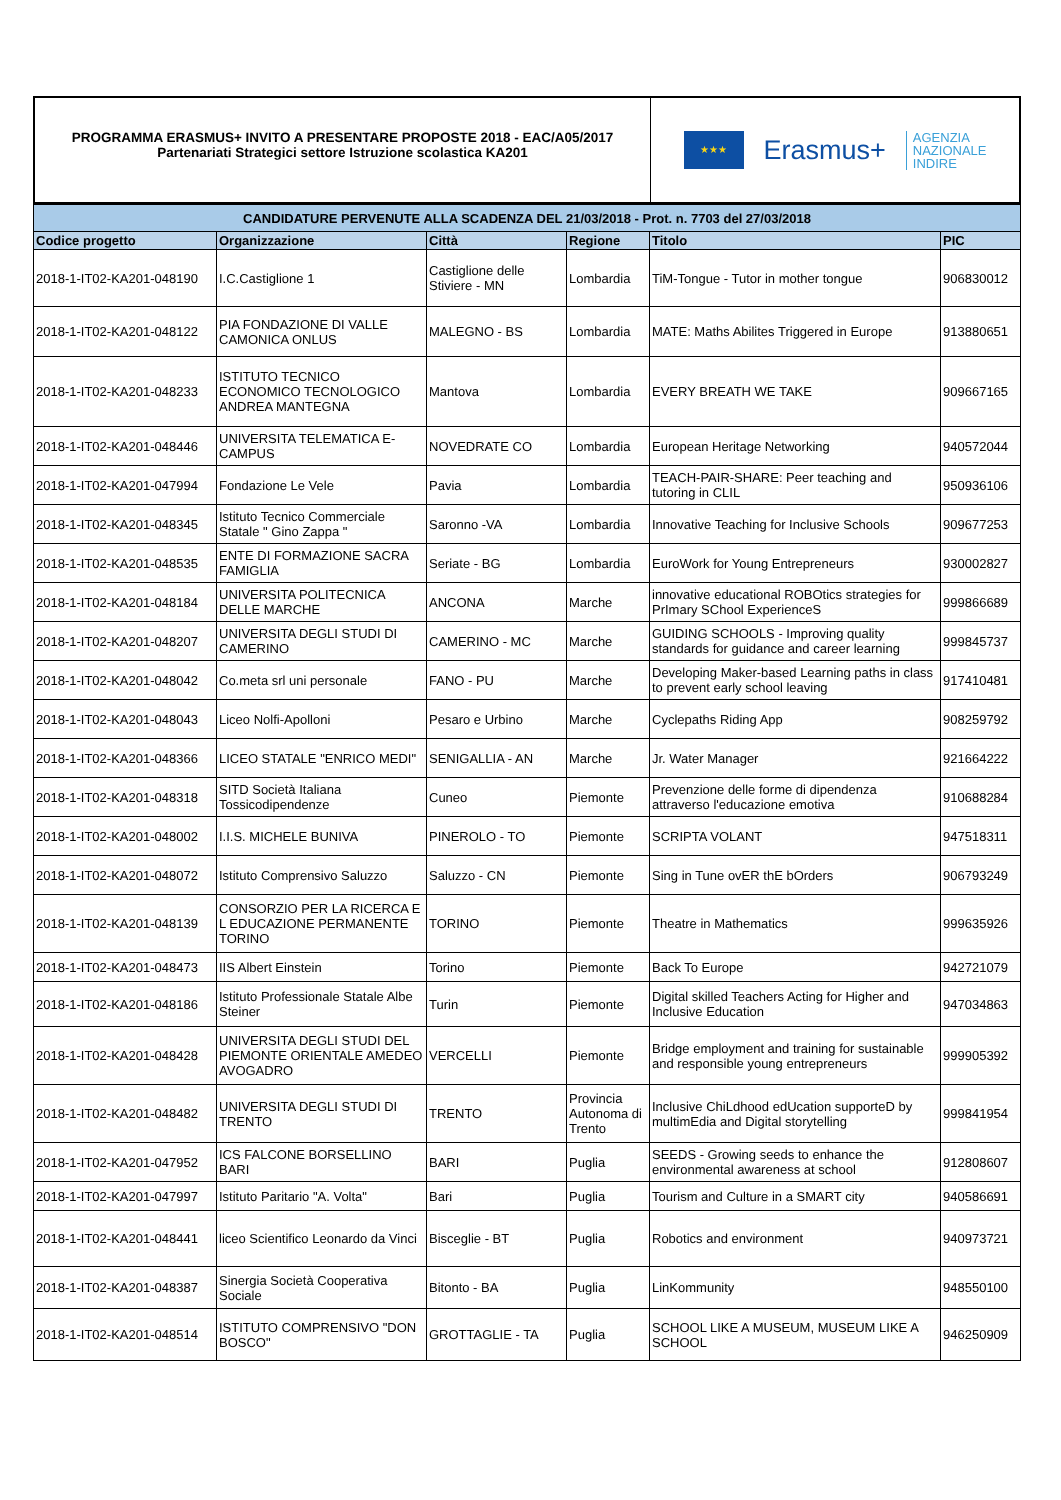PROGRAMMA ERASMUS+ INVITO A PRESENTARE PROPOSTE 2018 - EAC/A05/2017
Partenariati Strategici settore Istruzione scolastica KA201
★★★
Erasmus+
AGENZIA
NAZIONALE
INDIRE
| CANDIDATURE PERVENUTE ALLA SCADENZA DEL 21/03/2018 - Prot. n. 7703 del 27/03/2018 | | | | | |
| Codice progetto | Organizzazione | Città | Regione | Titolo | PIC |
| 2018-1-IT02-KA201-048190 | I.C.Castiglione 1 | Castiglione delle Stiviere - MN | Lombardia | TiM-Tongue - Tutor in mother tongue | 906830012 |
| 2018-1-IT02-KA201-048122 | PIA FONDAZIONE DI VALLE CAMONICA ONLUS | MALEGNO - BS | Lombardia | MATE: Maths Abilites Triggered in Europe | 913880651 |
| 2018-1-IT02-KA201-048233 | ISTITUTO TECNICO ECONOMICO TECNOLOGICO ANDREA MANTEGNA | Mantova | Lombardia | EVERY BREATH WE TAKE | 909667165 |
| 2018-1-IT02-KA201-048446 | UNIVERSITA TELEMATICA E-CAMPUS | NOVEDRATE CO | Lombardia | European Heritage Networking | 940572044 |
| 2018-1-IT02-KA201-047994 | Fondazione Le Vele | Pavia | Lombardia | TEACH-PAIR-SHARE: Peer teaching and tutoring in CLIL | 950936106 |
| 2018-1-IT02-KA201-048345 | Istituto Tecnico Commerciale Statale " Gino Zappa " | Saronno -VA | Lombardia | Innovative Teaching for Inclusive Schools | 909677253 |
| 2018-1-IT02-KA201-048535 | ENTE DI FORMAZIONE SACRA FAMIGLIA | Seriate - BG | Lombardia | EuroWork for Young Entrepreneurs | 930002827 |
| 2018-1-IT02-KA201-048184 | UNIVERSITA POLITECNICA DELLE MARCHE | ANCONA | Marche | innovative educational ROBOtics strategies for PrImary SChool ExperienceS | 999866689 |
| 2018-1-IT02-KA201-048207 | UNIVERSITA DEGLI STUDI DI CAMERINO | CAMERINO - MC | Marche | GUIDING SCHOOLS - Improving quality standards for guidance and career learning | 999845737 |
| 2018-1-IT02-KA201-048042 | Co.meta srl uni personale | FANO - PU | Marche | Developing Maker-based Learning paths in class to prevent early school leaving | 917410481 |
| 2018-1-IT02-KA201-048043 | Liceo Nolfi-Apolloni | Pesaro e Urbino | Marche | Cyclepaths Riding App | 908259792 |
| 2018-1-IT02-KA201-048366 | LICEO STATALE "ENRICO MEDI" | SENIGALLIA - AN | Marche | Jr. Water Manager | 921664222 |
| 2018-1-IT02-KA201-048318 | SITD Società Italiana Tossicodipendenze | Cuneo | Piemonte | Prevenzione delle forme di dipendenza attraverso l'educazione emotiva | 910688284 |
| 2018-1-IT02-KA201-048002 | I.I.S. MICHELE BUNIVA | PINEROLO - TO | Piemonte | SCRIPTA VOLANT | 947518311 |
| 2018-1-IT02-KA201-048072 | Istituto Comprensivo Saluzzo | Saluzzo - CN | Piemonte | Sing in Tune ovER thE bOrders | 906793249 |
| 2018-1-IT02-KA201-048139 | CONSORZIO PER LA RICERCA E L EDUCAZIONE PERMANENTE TORINO | TORINO | Piemonte | Theatre in Mathematics | 999635926 |
| 2018-1-IT02-KA201-048473 | IIS Albert Einstein | Torino | Piemonte | Back To Europe | 942721079 |
| 2018-1-IT02-KA201-048186 | Istituto Professionale Statale Albe Steiner | Turin | Piemonte | Digital skilled Teachers Acting for Higher and Inclusive Education | 947034863 |
| 2018-1-IT02-KA201-048428 | UNIVERSITA DEGLI STUDI DEL PIEMONTE ORIENTALE AMEDEO AVOGADRO | VERCELLI | Piemonte | Bridge employment and training for sustainable and responsible young entrepreneurs | 999905392 |
| 2018-1-IT02-KA201-048482 | UNIVERSITA DEGLI STUDI DI TRENTO | TRENTO | Provincia Autonoma di Trento | Inclusive ChiLdhood edUcation supporteD by multimEdia and Digital storytelling | 999841954 |
| 2018-1-IT02-KA201-047952 | ICS FALCONE BORSELLINO BARI | BARI | Puglia | SEEDS - Growing seeds to enhance the environmental awareness at school | 912808607 |
| 2018-1-IT02-KA201-047997 | Istituto Paritario "A. Volta" | Bari | Puglia | Tourism and Culture in a SMART city | 940586691 |
| 2018-1-IT02-KA201-048441 | liceo Scientifico Leonardo da Vinci | Bisceglie - BT | Puglia | Robotics and environment | 940973721 |
| 2018-1-IT02-KA201-048387 | Sinergia Società Cooperativa Sociale | Bitonto - BA | Puglia | LinKommunity | 948550100 |
| 2018-1-IT02-KA201-048514 | ISTITUTO COMPRENSIVO "DON BOSCO" | GROTTAGLIE - TA | Puglia | SCHOOL LIKE A MUSEUM, MUSEUM LIKE A SCHOOL | 946250909 |